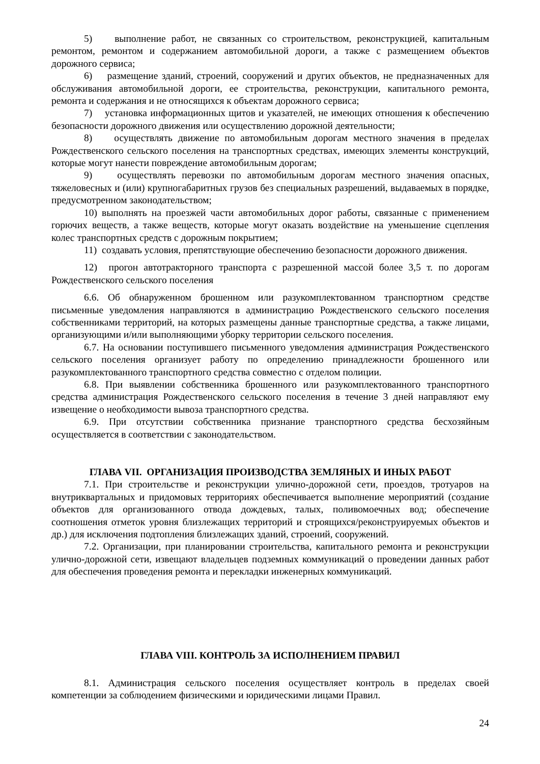5) выполнение работ, не связанных со строительством, реконструкцией, капитальным ремонтом, ремонтом и содержанием автомобильной дороги, а также с размещением объектов дорожного сервиса;
6) размещение зданий, строений, сооружений и других объектов, не предназначенных для обслуживания автомобильной дороги, ее строительства, реконструкции, капитального ремонта, ремонта и содержания и не относящихся к объектам дорожного сервиса;
7) установка информационных щитов и указателей, не имеющих отношения к обеспечению безопасности дорожного движения или осуществлению дорожной деятельности;
8) осуществлять движение по автомобильным дорогам местного значения в пределах Рождественского сельского поселения на транспортных средствах, имеющих элементы конструкций, которые могут нанести повреждение автомобильным дорогам;
9) осуществлять перевозки по автомобильным дорогам местного значения опасных, тяжеловесных и (или) крупногабаритных грузов без специальных разрешений, выдаваемых в порядке, предусмотренном законодательством;
10) выполнять на проезжей части автомобильных дорог работы, связанные с применением горючих веществ, а также веществ, которые могут оказать воздействие на уменьшение сцепления колес транспортных средств с дорожным покрытием;
11) создавать условия, препятствующие обеспечению безопасности дорожного движения.
12) прогон автотракторного транспорта с разрешенной массой более 3,5 т. по дорогам Рождественского сельского поселения
6.6. Об обнаруженном брошенном или разукомплектованном транспортном средстве письменные уведомления направляются в администрацию Рождественского сельского поселения собственниками территорий, на которых размещены данные транспортные средства, а также лицами, организующими и/или выполняющими уборку территории сельского поселения.
6.7. На основании поступившего письменного уведомления администрация Рождественского сельского поселения организует работу по определению принадлежности брошенного или разукомплектованного транспортного средства совместно с отделом полиции.
6.8. При выявлении собственника брошенного или разукомплектованного транспортного средства администрация Рождественского сельского поселения в течение 3 дней направляют ему извещение о необходимости вывоза транспортного средства.
6.9. При отсутствии собственника признание транспортного средства бесхозяйным осуществляется в соответствии с законодательством.
ГЛАВА VII. ОРГАНИЗАЦИЯ ПРОИЗВОДСТВА ЗЕМЛЯНЫХ И ИНЫХ РАБОТ
7.1. При строительстве и реконструкции улично-дорожной сети, проездов, тротуаров на внутриквартальных и придомовых территориях обеспечивается выполнение мероприятий (создание объектов для организованного отвода дождевых, талых, поливомоечных вод; обеспечение соотношения отметок уровня близлежащих территорий и строящихся/реконструируемых объектов и др.) для исключения подтопления близлежащих зданий, строений, сооружений.
7.2. Организации, при планировании строительства, капитального ремонта и реконструкции улично-дорожной сети, извещают владельцев подземных коммуникаций о проведении данных работ для обеспечения проведения ремонта и перекладки инженерных коммуникаций.
ГЛАВА VIII. КОНТРОЛЬ ЗА ИСПОЛНЕНИЕМ ПРАВИЛ
8.1. Администрация сельского поселения осуществляет контроль в пределах своей компетенции за соблюдением физическими и юридическими лицами Правил.
24